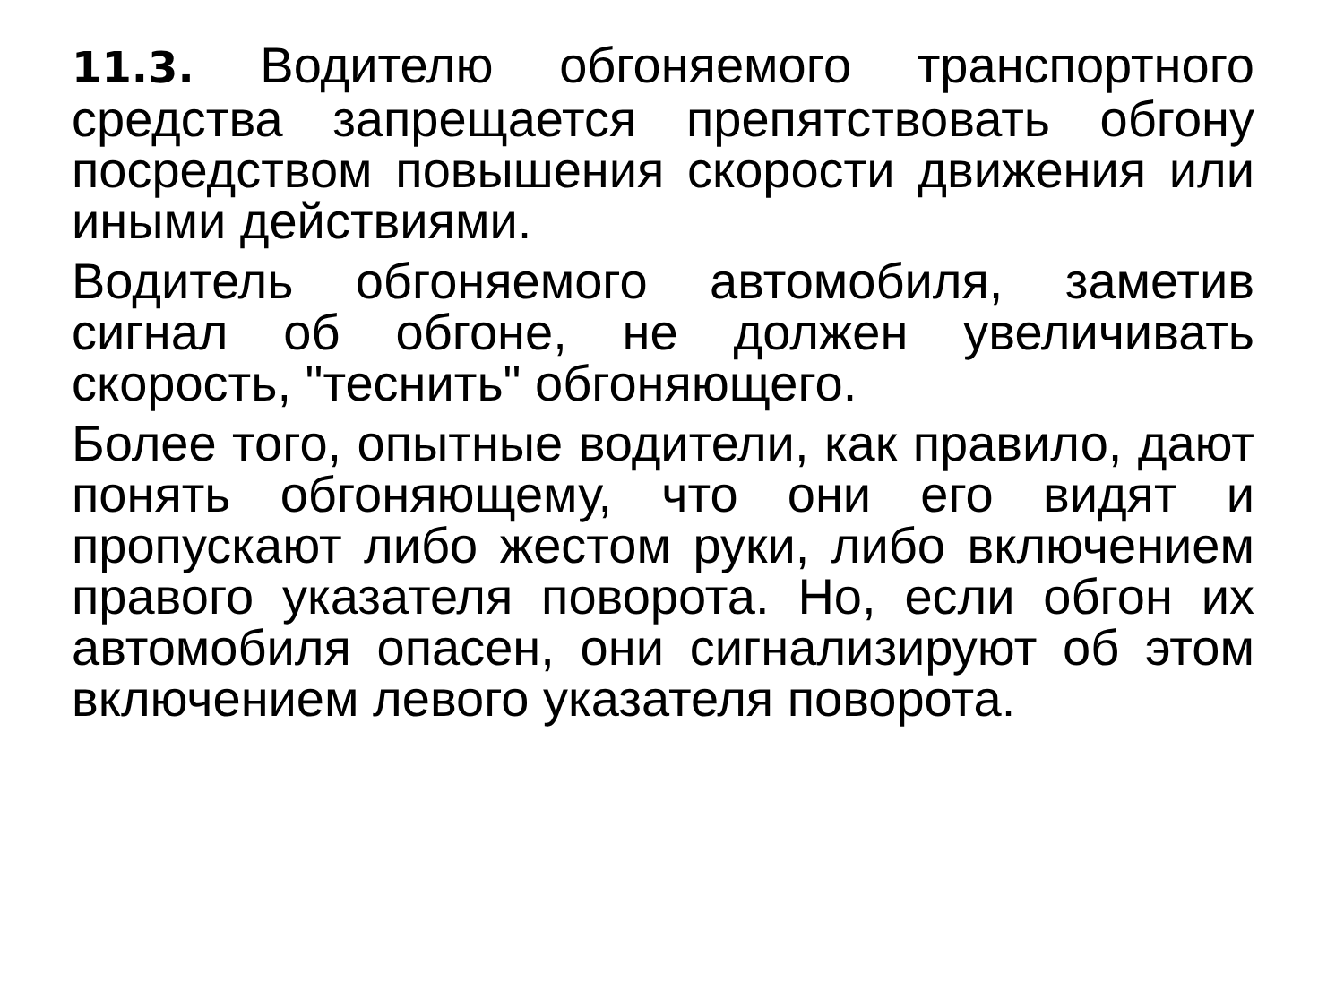11.3. Водителю обгоняемого транспортного средства запрещается препятствовать обгону посредством повышения скорости движения или иными действиями.
Водитель обгоняемого автомобиля, заметив сигнал об обгоне, не должен увеличивать скорость, "теснить" обгоняющего.
Более того, опытные водители, как правило, дают понять обгоняющему, что они его видят и пропускают либо жестом руки, либо включением правого указателя поворота. Но, если обгон их автомобиля опасен, они сигнализируют об этом включением левого указателя поворота.